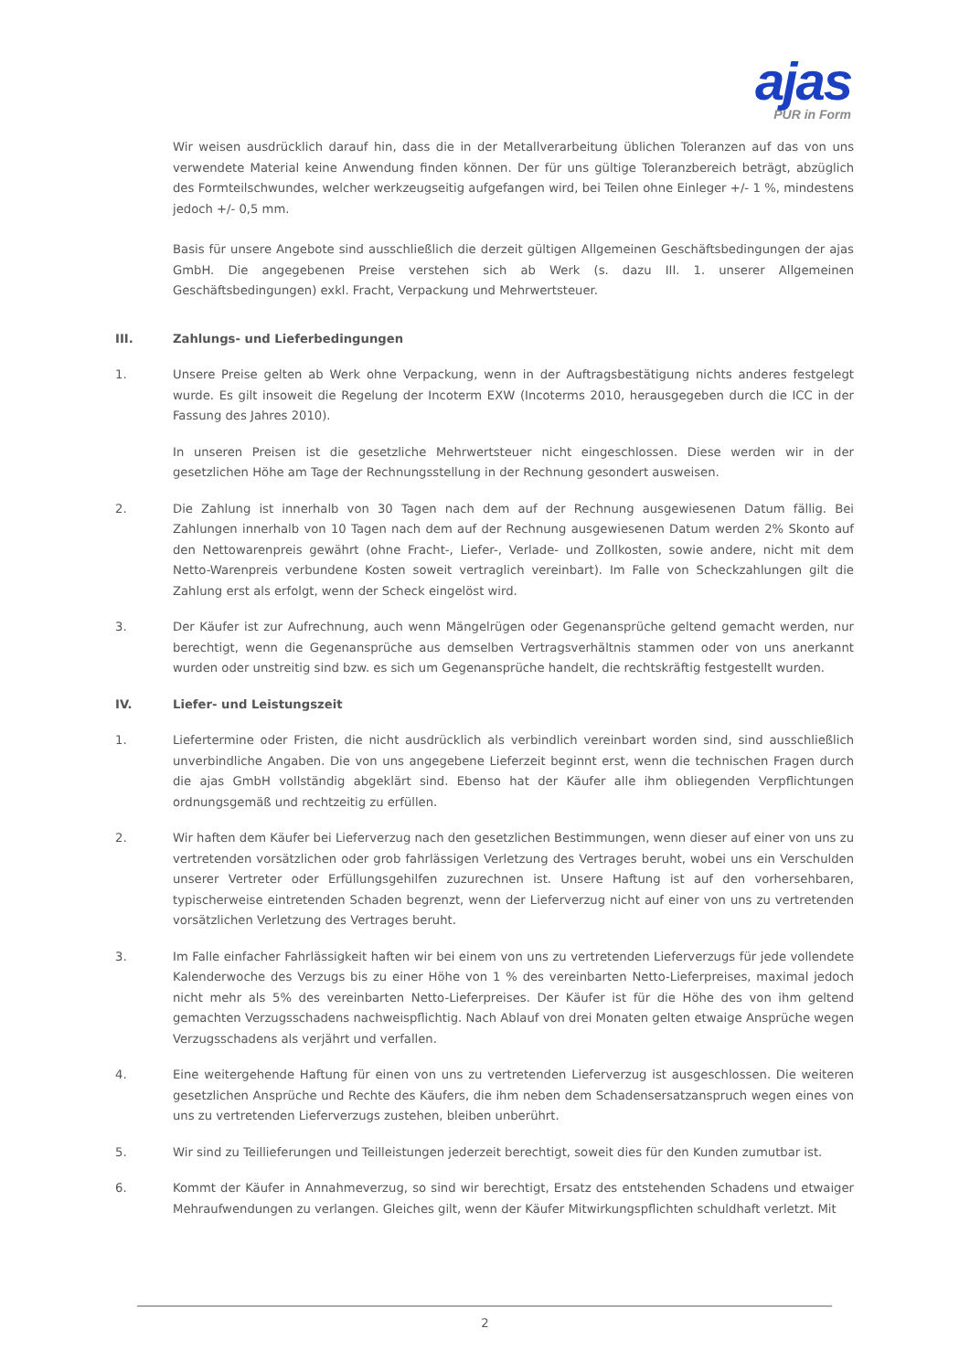ajas
PUR in Form
Wir weisen ausdrücklich darauf hin, dass die in der Metallverarbeitung üblichen Toleranzen auf das von uns verwendete Material keine Anwendung finden können. Der für uns gültige Toleranzbereich beträgt, abzüglich des Formteilschwundes, welcher werkzeugseitig aufgefangen wird, bei Teilen ohne Einleger +/- 1 %, mindestens jedoch +/- 0,5 mm.
Basis für unsere Angebote sind ausschließlich die derzeit gültigen Allgemeinen Geschäftsbedingungen der ajas GmbH. Die angegebenen Preise verstehen sich ab Werk (s. dazu III. 1. unserer Allgemeinen Geschäftsbedingungen) exkl. Fracht, Verpackung und Mehrwertsteuer.
III. Zahlungs- und Lieferbedingungen
1. Unsere Preise gelten ab Werk ohne Verpackung, wenn in der Auftragsbestätigung nichts anderes festgelegt wurde. Es gilt insoweit die Regelung der Incoterm EXW (Incoterms 2010, herausgegeben durch die ICC in der Fassung des Jahres 2010).
In unseren Preisen ist die gesetzliche Mehrwertsteuer nicht eingeschlossen. Diese werden wir in der gesetzlichen Höhe am Tage der Rechnungsstellung in der Rechnung gesondert ausweisen.
2. Die Zahlung ist innerhalb von 30 Tagen nach dem auf der Rechnung ausgewiesenen Datum fällig. Bei Zahlungen innerhalb von 10 Tagen nach dem auf der Rechnung ausgewiesenen Datum werden 2% Skonto auf den Nettowarenpreis gewährt (ohne Fracht-, Liefer-, Verlade- und Zollkosten, sowie andere, nicht mit dem Netto-Warenpreis verbundene Kosten soweit vertraglich vereinbart). Im Falle von Scheckzahlungen gilt die Zahlung erst als erfolgt, wenn der Scheck eingelöst wird.
3. Der Käufer ist zur Aufrechnung, auch wenn Mängelrügen oder Gegenansprüche geltend gemacht werden, nur berechtigt, wenn die Gegenansprüche aus demselben Vertragsverhältnis stammen oder von uns anerkannt wurden oder unstreitig sind bzw. es sich um Gegenansprüche handelt, die rechtskräftig festgestellt wurden.
IV. Liefer- und Leistungszeit
1. Liefertermine oder Fristen, die nicht ausdrücklich als verbindlich vereinbart worden sind, sind ausschließlich unverbindliche Angaben. Die von uns angegebene Lieferzeit beginnt erst, wenn die technischen Fragen durch die ajas GmbH vollständig abgeklärt sind. Ebenso hat der Käufer alle ihm obliegenden Verpflichtungen ordnungsgemäß und rechtzeitig zu erfüllen.
2. Wir haften dem Käufer bei Lieferverzug nach den gesetzlichen Bestimmungen, wenn dieser auf einer von uns zu vertretenden vorsätzlichen oder grob fahrlässigen Verletzung des Vertrages beruht, wobei uns ein Verschulden unserer Vertreter oder Erfüllungsgehilfen zuzurechnen ist. Unsere Haftung ist auf den vorhersehbaren, typischerweise eintretenden Schaden begrenzt, wenn der Lieferverzug nicht auf einer von uns zu vertretenden vorsätzlichen Verletzung des Vertrages beruht.
3. Im Falle einfacher Fahrlässigkeit haften wir bei einem von uns zu vertretenden Lieferverzugs für jede vollendete Kalenderwoche des Verzugs bis zu einer Höhe von 1 % des vereinbarten Netto-Lieferpreises, maximal jedoch nicht mehr als 5% des vereinbarten Netto-Lieferpreises. Der Käufer ist für die Höhe des von ihm geltend gemachten Verzugsschadens nachweispflichtig. Nach Ablauf von drei Monaten gelten etwaige Ansprüche wegen Verzugsschadens als verjährt und verfallen.
4. Eine weitergehende Haftung für einen von uns zu vertretenden Lieferverzug ist ausgeschlossen. Die weiteren gesetzlichen Ansprüche und Rechte des Käufers, die ihm neben dem Schadensersatzanspruch wegen eines von uns zu vertretenden Lieferverzugs zustehen, bleiben unberührt.
5. Wir sind zu Teillieferungen und Teilleistungen jederzeit berechtigt, soweit dies für den Kunden zumutbar ist.
6. Kommt der Käufer in Annahmeverzug, so sind wir berechtigt, Ersatz des entstehenden Schadens und etwaiger Mehraufwendungen zu verlangen. Gleiches gilt, wenn der Käufer Mitwirkungspflichten schuldhaft verletzt. Mit
2